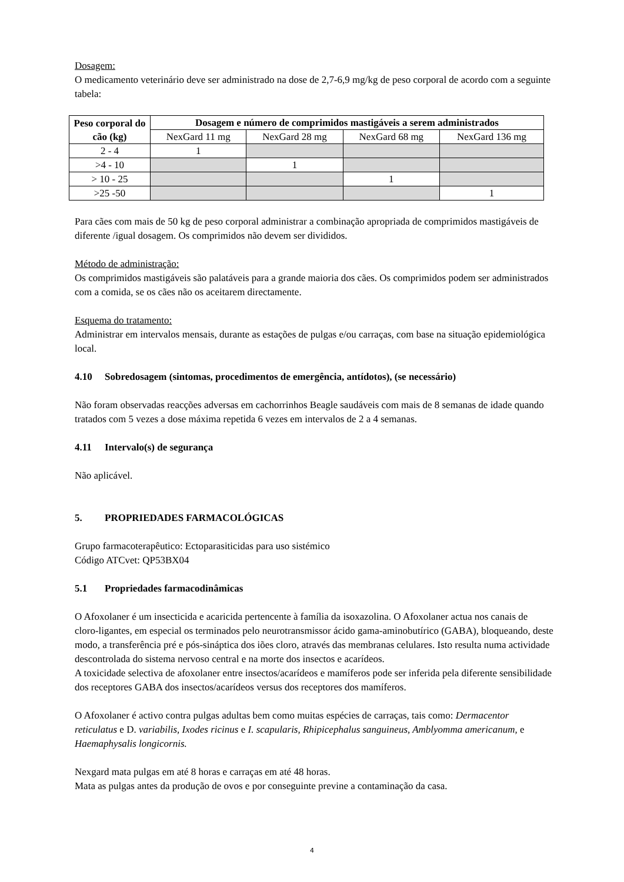Dosagem:
O medicamento veterinário deve ser administrado na dose de 2,7-6,9 mg/kg de peso corporal de acordo com a seguinte tabela:
| Peso corporal do cão (kg) | Dosagem e número de comprimidos mastigáveis a serem administrados | | | |
| --- | --- | --- | --- | --- |
| | NexGard 11 mg | NexGard 28 mg | NexGard 68 mg | NexGard 136 mg |
| 2 - 4 | 1 | | | |
| >4 - 10 | | 1 | | |
| > 10 - 25 | | | 1 | |
| >25 -50 | | | | 1 |
Para cães com mais de 50 kg de peso corporal administrar a combinação apropriada de comprimidos mastigáveis de diferente /igual dosagem. Os comprimidos não devem ser divididos.
Método de administração:
Os comprimidos mastigáveis são palatáveis para a grande maioria dos cães. Os comprimidos podem ser administrados com a comida, se os cães não os aceitarem directamente.
Esquema do tratamento:
Administrar em intervalos mensais, durante as estações de pulgas e/ou carraças, com base na situação epidemiológica local.
4.10 Sobredosagem (sintomas, procedimentos de emergência, antídotos), (se necessário)
Não foram observadas reacções adversas em cachorrinhos Beagle saudáveis com mais de 8 semanas de idade quando tratados com 5 vezes a dose máxima repetida 6 vezes em intervalos de 2 a 4 semanas.
4.11 Intervalo(s) de segurança
Não aplicável.
5. PROPRIEDADES FARMACOLÓGICAS
Grupo farmacoterapêutico: Ectoparasiticidas para uso sistémico
Código ATCvet: QP53BX04
5.1 Propriedades farmacodinâmicas
O Afoxolaner é um insecticida e acaricida pertencente à família da isoxazolina. O Afoxolaner actua nos canais de cloro-ligantes, em especial os terminados pelo neurotransmissor ácido gama-aminobutírico (GABA), bloqueando, deste modo, a transferência pré e pós-sináptica dos iões cloro, através das membranas celulares. Isto resulta numa actividade descontrolada do sistema nervoso central e na morte dos insectos e acarídeos.
A toxicidade selectiva de afoxolaner entre insectos/acarídeos e mamíferos pode ser inferida pela diferente sensibilidade dos receptores GABA dos insectos/acarídeos versus dos receptores dos mamíferos.
O Afoxolaner é activo contra pulgas adultas bem como muitas espécies de carraças, tais como: Dermacentor reticulatus e D. variabilis, Ixodes ricinus e I. scapularis, Rhipicephalus sanguineus, Amblyomma americanum, e Haemaphysalis longicornis.
Nexgard mata pulgas em até 8 horas e carraças em até 48 horas.
Mata as pulgas antes da produção de ovos e por conseguinte previne a contaminação da casa.
4